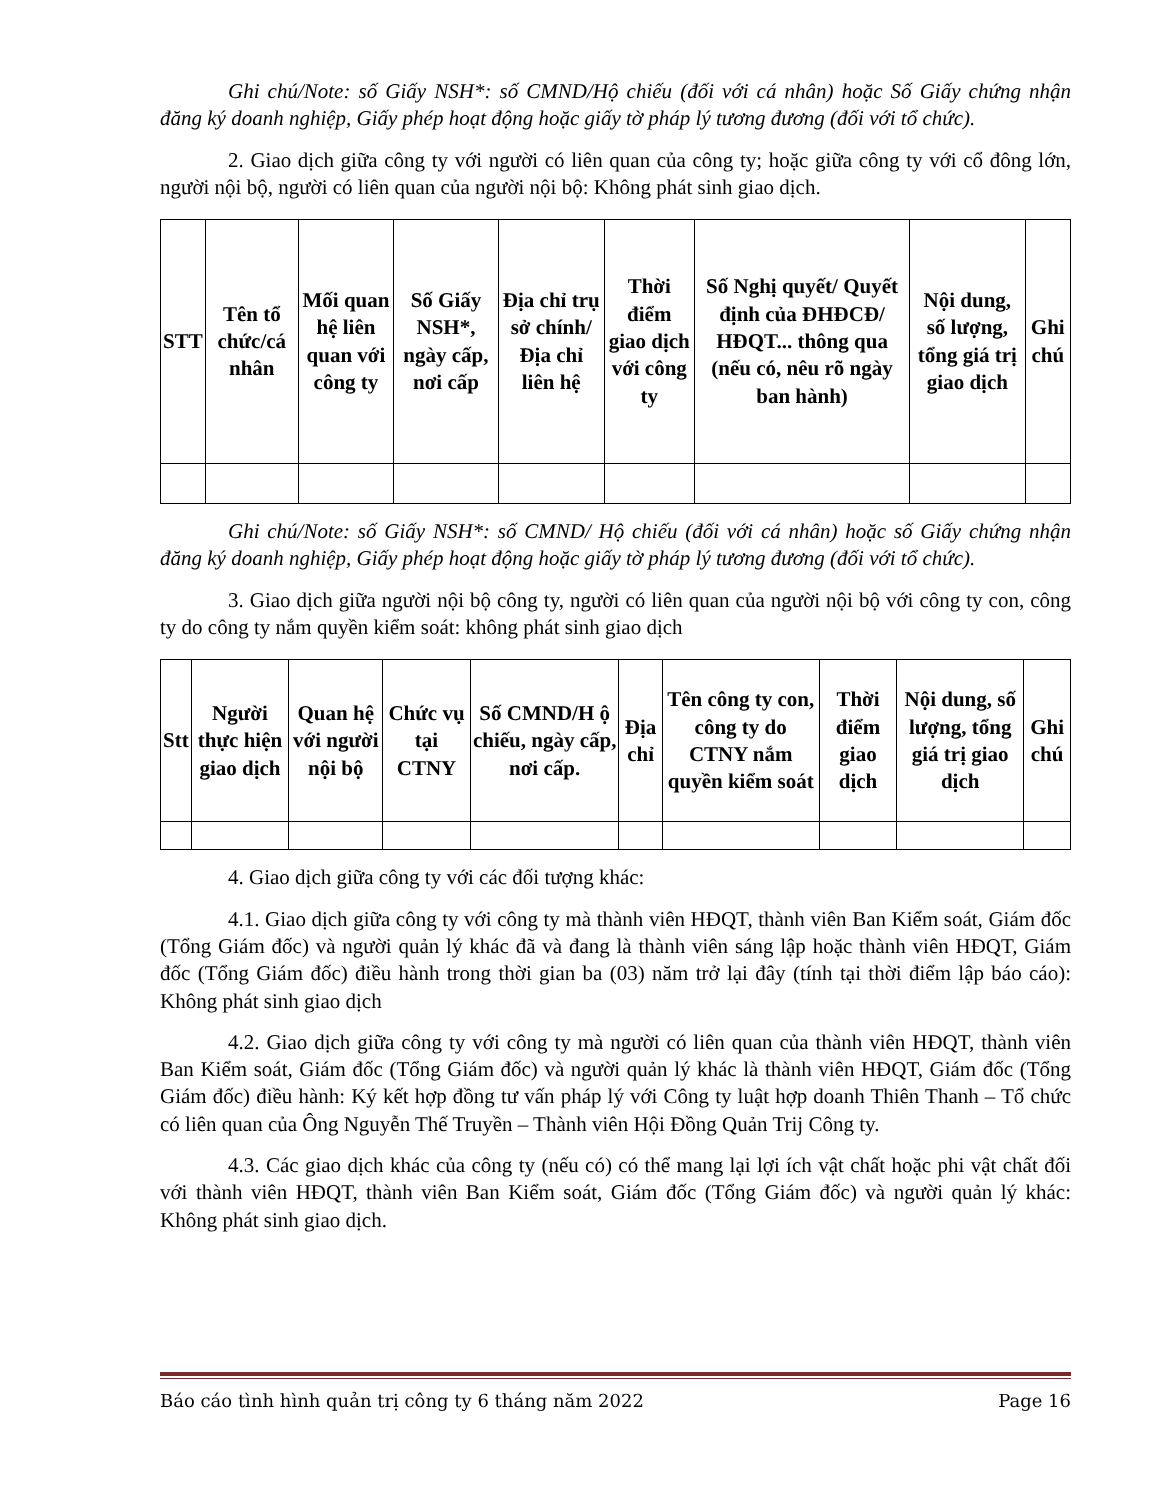Ghi chú/Note: số Giấy NSH*: số CMND/Hộ chiếu (đối với cá nhân) hoặc Số Giấy chứng nhận đăng ký doanh nghiệp, Giấy phép hoạt động hoặc giấy tờ pháp lý tương đương (đối với tổ chức).
2. Giao dịch giữa công ty với người có liên quan của công ty; hoặc giữa công ty với cổ đông lớn, người nội bộ, người có liên quan của người nội bộ: Không phát sinh giao dịch.
| STT | Tên tổ chức/cá nhân | Mối quan hệ liên quan với công ty | Số Giấy NSH*, ngày cấp, nơi cấp | Địa chỉ trụ sở chính/ Địa chỉ liên hệ | Thời điểm giao dịch với công ty | Số Nghị quyết/ Quyết định của ĐHĐCĐ/ HĐQT... thông qua (nếu có, nêu rõ ngày ban hành) | Nội dung, số lượng, tổng giá trị giao dịch | Ghi chú |
| --- | --- | --- | --- | --- | --- | --- | --- | --- |
Ghi chú/Note: số Giấy NSH*: số CMND/ Hộ chiếu (đối với cá nhân) hoặc số Giấy chứng nhận đăng ký doanh nghiệp, Giấy phép hoạt động hoặc giấy tờ pháp lý tương đương (đối với tổ chức).
3. Giao dịch giữa người nội bộ công ty, người có liên quan của người nội bộ với công ty con, công ty do công ty nắm quyền kiểm soát: không phát sinh giao dịch
| Stt | Người thực hiện giao dịch | Quan hệ với người nội bộ | Chức vụ tại CTNY | Số CMND/H ộ chiếu, ngày cấp, nơi cấp. | Địa chỉ | Tên công ty con, công ty do CTNY nắm quyền kiểm soát | Thời điểm giao dịch | Nội dung, số lượng, tổng giá trị giao dịch | Ghi chú |
| --- | --- | --- | --- | --- | --- | --- | --- | --- | --- |
4. Giao dịch giữa công ty với các đối tượng khác:
4.1. Giao dịch giữa công ty với công ty mà thành viên HĐQT, thành viên Ban Kiểm soát, Giám đốc (Tổng Giám đốc) và người quản lý khác đã và đang là thành viên sáng lập hoặc thành viên HĐQT, Giám đốc (Tổng Giám đốc) điều hành trong thời gian ba (03) năm trở lại đây (tính tại thời điểm lập báo cáo): Không phát sinh giao dịch
4.2. Giao dịch giữa công ty với công ty mà người có liên quan của thành viên HĐQT, thành viên Ban Kiểm soát, Giám đốc (Tổng Giám đốc) và người quản lý khác là thành viên HĐQT, Giám đốc (Tổng Giám đốc) điều hành: Ký kết hợp đồng tư vấn pháp lý với Công ty luật hợp doanh Thiên Thanh – Tổ chức có liên quan của Ông Nguyễn Thế Truyền – Thành viên Hội Đồng Quản Trij Công ty.
4.3. Các giao dịch khác của công ty (nếu có) có thể mang lại lợi ích vật chất hoặc phi vật chất đối với thành viên HĐQT, thành viên Ban Kiểm soát, Giám đốc (Tổng Giám đốc) và người quản lý khác: Không phát sinh giao dịch.
Báo cáo tình hình quản trị công ty 6 tháng năm 2022 Page 16